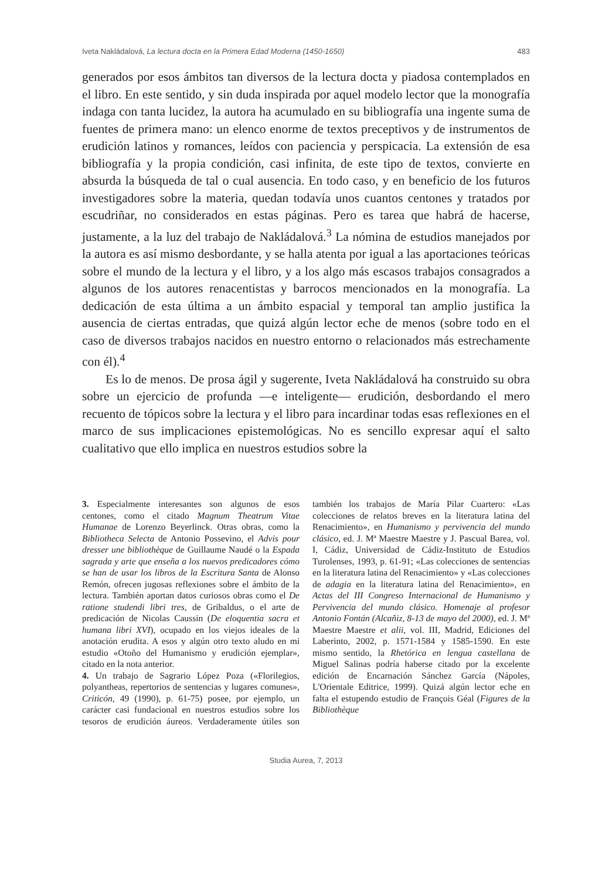Iveta Nakládalová, La lectura docta en la Primera Edad Moderna (1450-1650) 483
generados por esos ámbitos tan diversos de la lectura docta y piadosa contemplados en el libro. En este sentido, y sin duda inspirada por aquel modelo lector que la monografía indaga con tanta lucidez, la autora ha acumulado en su bibliografía una ingente suma de fuentes de primera mano: un elenco enorme de textos preceptivos y de instrumentos de erudición latinos y romances, leídos con paciencia y perspicacia. La extensión de esa bibliografía y la propia condición, casi infinita, de este tipo de textos, convierte en absurda la búsqueda de tal o cual ausencia. En todo caso, y en beneficio de los futuros investigadores sobre la materia, quedan todavía unos cuantos centones y tratados por escudriñar, no considerados en estas páginas. Pero es tarea que habrá de hacerse, justamente, a la luz del trabajo de Nakládalová.<sup>3</sup> La nómina de estudios manejados por la autora es así mismo desbordante, y se halla atenta por igual a las aportaciones teóricas sobre el mundo de la lectura y el libro, y a los algo más escasos trabajos consagrados a algunos de los autores renacentistas y barrocos mencionados en la monografía. La dedicación de esta última a un ámbito espacial y temporal tan amplio justifica la ausencia de ciertas entradas, que quizá algún lector eche de menos (sobre todo en el caso de diversos trabajos nacidos en nuestro entorno o relacionados más estrechamente con él).<sup>4</sup>
Es lo de menos. De prosa ágil y sugerente, Iveta Nakládalová ha construido su obra sobre un ejercicio de profunda —e inteligente— erudición, desbordando el mero recuento de tópicos sobre la lectura y el libro para incardinar todas esas reflexiones en el marco de sus implicaciones epistemológicas. No es sencillo expresar aquí el salto cualitativo que ello implica en nuestros estudios sobre la
3. Especialmente interesantes son algunos de esos centones, como el citado Magnum Theatrum Vitae Humanae de Lorenzo Beyerlinck. Otras obras, como la Bibliotheca Selecta de Antonio Possevino, el Advis pour dresser une bibliothèque de Guillaume Naudé o la Espada sagrada y arte que enseña a los nuevos predicadores cómo se han de usar los libros de la Escritura Santa de Alonso Remón, ofrecen jugosas reflexiones sobre el ámbito de la lectura. También aportan datos curiosos obras como el De ratione studendi libri tres, de Gribaldus, o el arte de predicación de Nicolas Caussin (De eloquentia sacra et humana libri XVI), ocupado en los viejos ideales de la anotación erudita. A esos y algún otro texto aludo en mi estudio «Otoño del Humanismo y erudición ejemplar», citado en la nota anterior.
4. Un trabajo de Sagrario López Poza («Florilegios, polyantheas, repertorios de sentencias y lugares comunes», Criticón, 49 (1990), p. 61-75) posee, por ejemplo, un carácter casi fundacional en nuestros estudios sobre los tesoros de erudición áureos. Verdaderamente útiles son también los trabajos de María Pilar Cuartero: «Las colecciones de relatos breves en la literatura latina del Renacimiento», en Humanismo y pervivencia del mundo clásico, ed. J. Mª Maestre Maestre y J. Pascual Barea, vol. I, Cádiz, Universidad de Cádiz-Instituto de Estudios Turolenses, 1993, p. 61-91; «Las colecciones de sentencias en la literatura latina del Renacimiento» y «Las colecciones de adagia en la literatura latina del Renacimiento», en Actas del III Congreso Internacional de Humanismo y Pervivencia del mundo clásico. Homenaje al profesor Antonio Fontán (Alcañiz, 8-13 de mayo del 2000), ed. J. Mª Maestre Maestre et alii, vol. III, Madrid, Ediciones del Laberinto, 2002, p. 1571-1584 y 1585-1590. En este mismo sentido, la Rhetórica en lengua castellana de Miguel Salinas podría haberse citado por la excelente edición de Encarnación Sánchez García (Nápoles, L'Orientale Editrice, 1999). Quizá algún lector eche en falta el estupendo estudio de François Géal (Figures de la Bibliothèque
Studia Aurea, 7, 2013